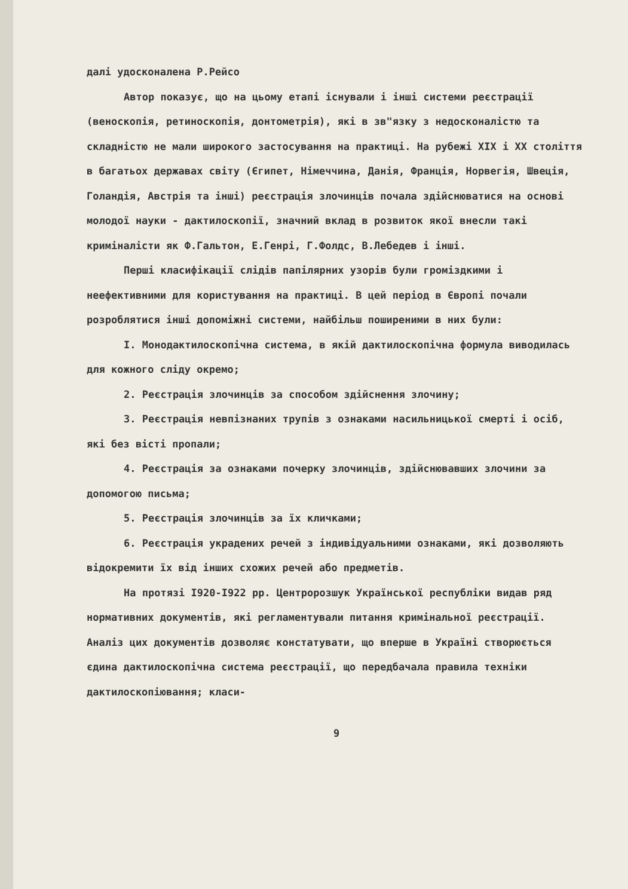далі удосконалена Р.Рейсо
Автор показує, що на цьому етапі існували і інші системи реєстрації (веноскопія, ретиноскопія, донтометрія), які в зв"язку з недосконалістю та складністю не мали широкого застосування на практиці. На рубежі XIX і XX століття в багатьох державах світу (Єгипет, Німеччина, Данія, Франція, Норвегія, Швеція, Голандія, Австрія та інші) реєстрація злочинців почала здійснюватися на основі молодої науки - дактилоскопії, значний вклад в розвиток якої внесли такі криміналісти як Ф.Гальтон, Е.Генрі, Г.Фолдс, В.Лебедев і інші.
Перші класифікації слідів папілярних узорів були громіздкими і неефективними для користування на практиці. В цей період в Європі почали розроблятися інші допоміжні системи, найбільш поширеними в них були:
I. Монодактилоскопічна система, в якій дактилоскопічна формула виводилась для кожного сліду окремо;
2. Реєстрація злочинців за способом здійснення злочину;
3. Реєстрація невпізнаних трупів з ознаками насильницької смерті і осіб, які без вісті пропали;
4. Реєстрація за ознаками почерку злочинців, здійснювавших злочини за допомогою письма;
5. Реєстрація злочинців за їх кличками;
6. Реєстрація украдених речей з індивідуальними ознаками, які дозволяють відокремити їх від інших схожих речей або предметів.
На протязі I920-I922 рр. Центророзшук Української республіки видав ряд нормативних документів, які регламентували питання кримінальної реєстрації. Аналіз цих документів дозволяє констатувати, що вперше в Україні створюється єдина дактилоскопічна система реєстрації, що передбачала правила техніки дактилоскопіювання; класи-
9